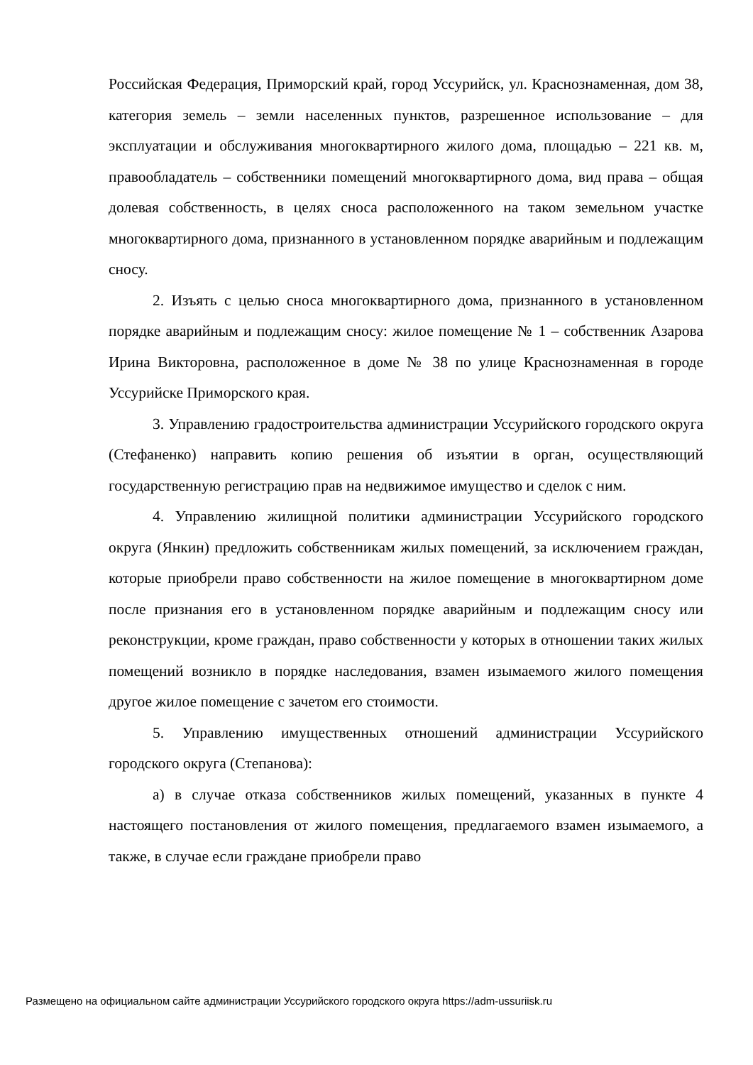Российская Федерация, Приморский край, город Уссурийск, ул. Краснознаменная, дом 38, категория земель – земли населенных пунктов, разрешенное использование – для эксплуатации и обслуживания многоквартирного жилого дома, площадью – 221 кв. м, правообладатель – собственники помещений многоквартирного дома, вид права – общая долевая собственность, в целях сноса расположенного на таком земельном участке многоквартирного дома, признанного в установленном порядке аварийным и подлежащим сносу.
2. Изъять с целью сноса многоквартирного дома, признанного в установленном порядке аварийным и подлежащим сносу: жилое помещение № 1 – собственник Азарова Ирина Викторовна, расположенное в доме № 38 по улице Краснознаменная в городе Уссурийске Приморского края.
3. Управлению градостроительства администрации Уссурийского городского округа (Стефаненко) направить копию решения об изъятии в орган, осуществляющий государственную регистрацию прав на недвижимое имущество и сделок с ним.
4. Управлению жилищной политики администрации Уссурийского городского округа (Янкин) предложить собственникам жилых помещений, за исключением граждан, которые приобрели право собственности на жилое помещение в многоквартирном доме после признания его в установленном порядке аварийным и подлежащим сносу или реконструкции, кроме граждан, право собственности у которых в отношении таких жилых помещений возникло в порядке наследования, взамен изымаемого жилого помещения другое жилое помещение с зачетом его стоимости.
5. Управлению имущественных отношений администрации Уссурийского городского округа (Степанова):
а) в случае отказа собственников жилых помещений, указанных в пункте 4 настоящего постановления от жилого помещения, предлагаемого взамен изымаемого, а также, в случае если граждане приобрели право
Размещено на официальном сайте администрации Уссурийского городского округа https://adm-ussuriisk.ru